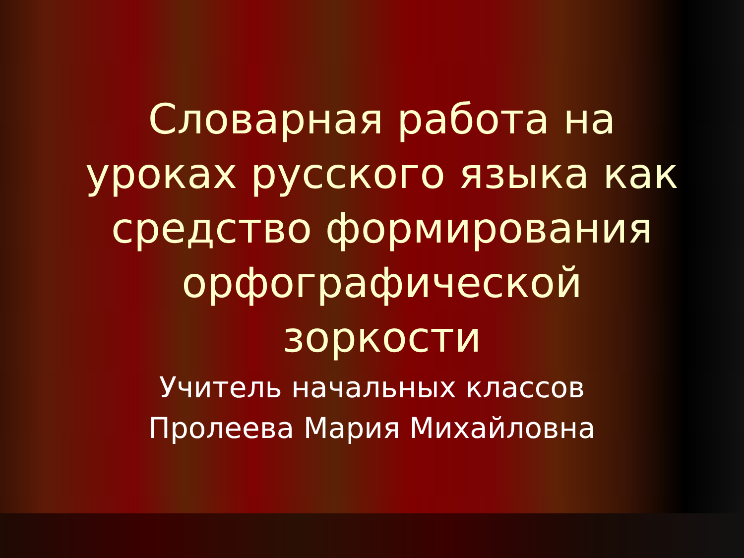Словарная работа на уроках русского языка как средство формирования орфографической зоркости
Учитель начальных классов
Пролеева Мария Михайловна